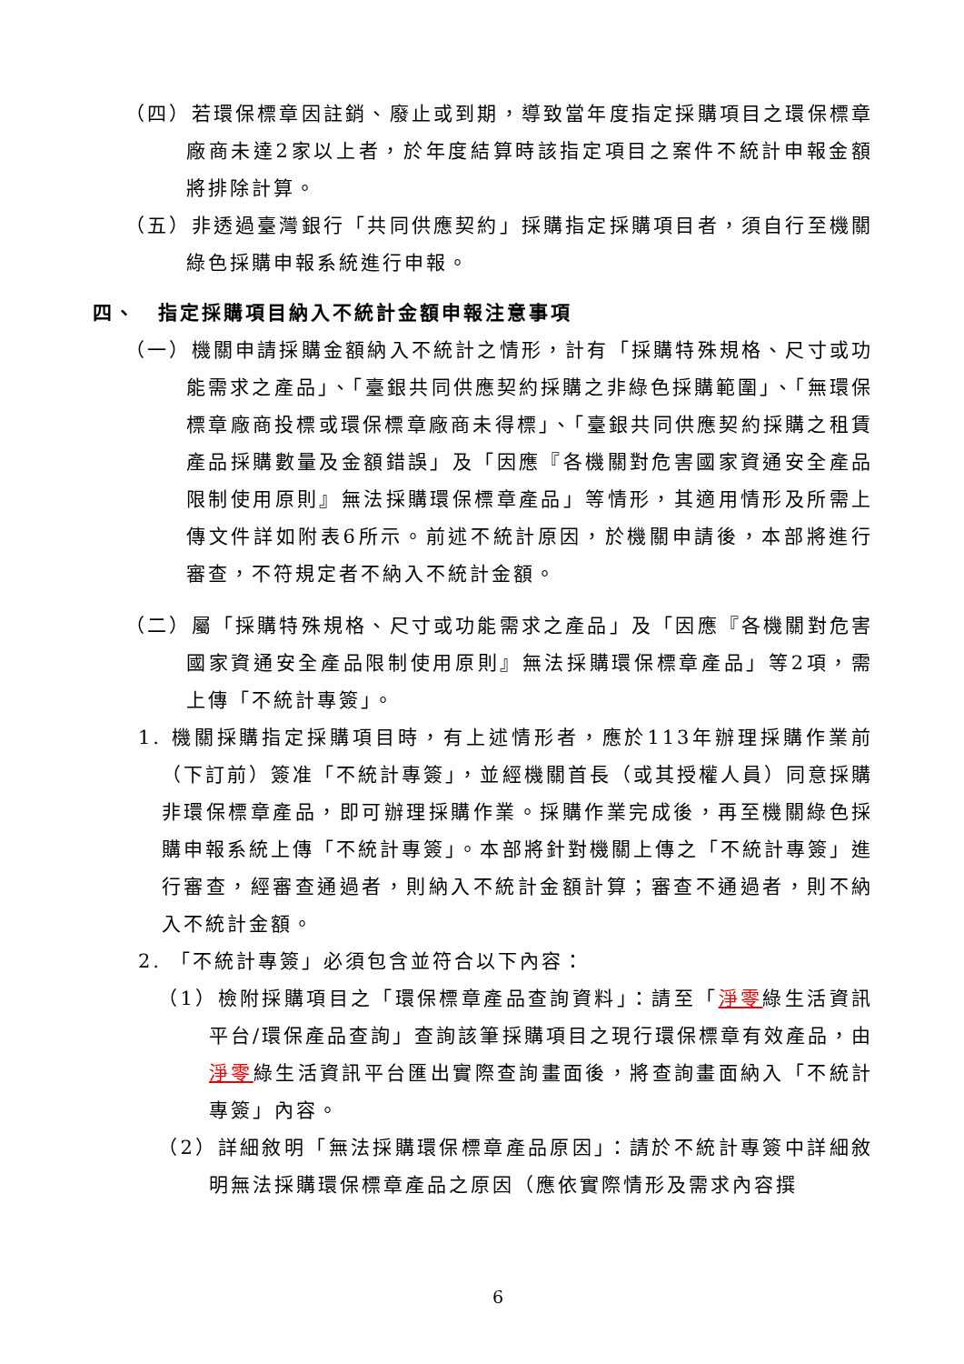（四）若環保標章因註銷、廢止或到期，導致當年度指定採購項目之環保標章廠商未達2家以上者，於年度結算時該指定項目之案件不統計申報金額將排除計算。
（五）非透過臺灣銀行「共同供應契約」採購指定採購項目者，須自行至機關綠色採購申報系統進行申報。
四、　指定採購項目納入不統計金額申報注意事項
（一）機關申請採購金額納入不統計之情形，計有「採購特殊規格、尺寸或功能需求之產品」、「臺銀共同供應契約採購之非綠色採購範圍」、「無環保標章廠商投標或環保標章廠商未得標」、「臺銀共同供應契約採購之租賃產品採購數量及金額錯誤」及「因應『各機關對危害國家資通安全產品限制使用原則』無法採購環保標章產品」等情形，其適用情形及所需上傳文件詳如附表6所示。前述不統計原因，於機關申請後，本部將進行審查，不符規定者不納入不統計金額。
（二）屬「採購特殊規格、尺寸或功能需求之產品」及「因應『各機關對危害國家資通安全產品限制使用原則』無法採購環保標章產品」等2項，需上傳「不統計專簽」。
1. 機關採購指定採購項目時，有上述情形者，應於113年辦理採購作業前（下訂前）簽准「不統計專簽」，並經機關首長（或其授權人員）同意採購非環保標章產品，即可辦理採購作業。採購作業完成後，再至機關綠色採購申報系統上傳「不統計專簽」。本部將針對機關上傳之「不統計專簽」進行審查，經審查通過者，則納入不統計金額計算；審查不通過者，則不納入不統計金額。
2. 「不統計專簽」必須包含並符合以下內容：
（1）檢附採購項目之「環保標章產品查詢資料」：請至「淨零綠生活資訊平台/環保產品查詢」查詢該筆採購項目之現行環保標章有效產品，由淨零綠生活資訊平台匯出實際查詢畫面後，將查詢畫面納入「不統計專簽」內容。
（2）詳細敘明「無法採購環保標章產品原因」：請於不統計專簽中詳細敘明無法採購環保標章產品之原因（應依實際情形及需求內容撰
6